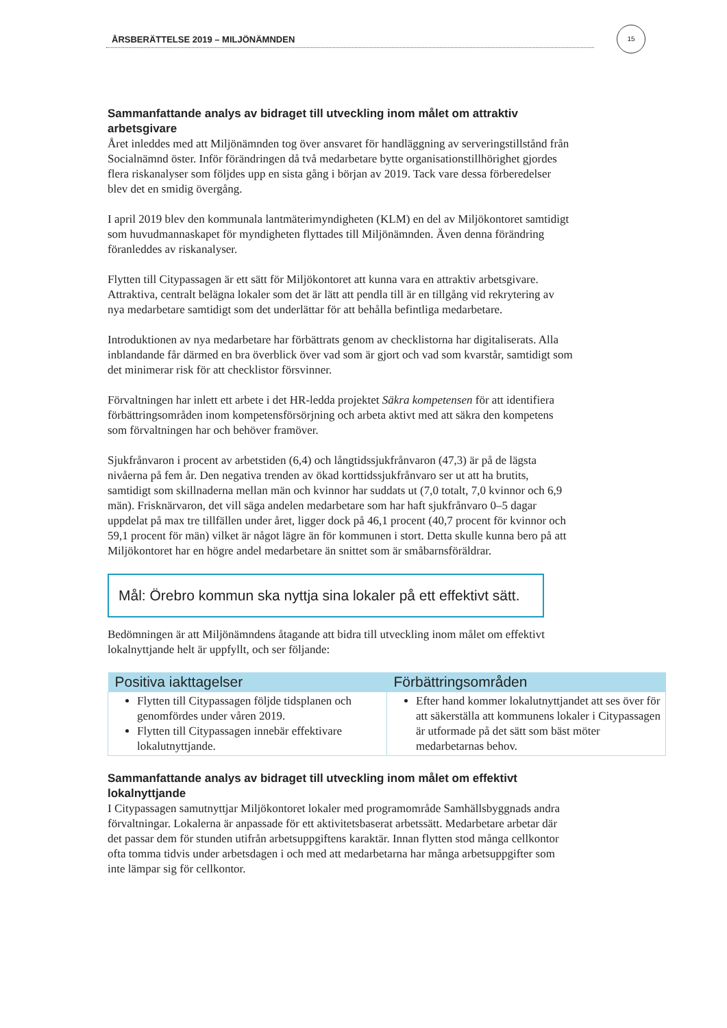ÅRSBERÄTTELSE 2019 – MILJÖNÄMNDEN
15
Sammanfattande analys av bidraget till utveckling inom målet om attraktiv arbetsgivare
Året inleddes med att Miljönämnden tog över ansvaret för handläggning av serveringstillstånd från Socialnämnd öster. Inför förändringen då två medarbetare bytte organisationstillhörighet gjordes flera riskanalyser som följdes upp en sista gång i början av 2019. Tack vare dessa förberedelser blev det en smidig övergång.
I april 2019 blev den kommunala lantmäterimyndigheten (KLM) en del av Miljökontoret samtidigt som huvudmannaskapet för myndigheten flyttades till Miljönämnden. Även denna förändring föranleddes av riskanalyser.
Flytten till Citypassagen är ett sätt för Miljökontoret att kunna vara en attraktiv arbetsgivare. Attraktiva, centralt belägna lokaler som det är lätt att pendla till är en tillgång vid rekrytering av nya medarbetare samtidigt som det underlättar för att behålla befintliga medarbetare.
Introduktionen av nya medarbetare har förbättrats genom av checklistorna har digitaliserats. Alla inblandande får därmed en bra överblick över vad som är gjort och vad som kvarstår, samtidigt som det minimerar risk för att checklistor försvinner.
Förvaltningen har inlett ett arbete i det HR-ledda projektet Säkra kompetensen för att identifiera förbättringsområden inom kompetensförsörjning och arbeta aktivt med att säkra den kompetens som förvaltningen har och behöver framöver.
Sjukfrånvaron i procent av arbetstiden (6,4) och långtidssjukfrånvaron (47,3) är på de lägsta nivåerna på fem år. Den negativa trenden av ökad korttidssjukfrånvaro ser ut att ha brutits, samtidigt som skillnaderna mellan män och kvinnor har suddats ut (7,0 totalt, 7,0 kvinnor och 6,9 män). Frisknärvaron, det vill säga andelen medarbetare som har haft sjukfrånvaro 0–5 dagar uppdelat på max tre tillfällen under året, ligger dock på 46,1 procent (40,7 procent för kvinnor och 59,1 procent för män) vilket är något lägre än för kommunen i stort. Detta skulle kunna bero på att Miljökontoret har en högre andel medarbetare än snittet som är småbarnsföräldrar.
Mål: Örebro kommun ska nyttja sina lokaler på ett effektivt sätt.
Bedömningen är att Miljönämndens åtagande att bidra till utveckling inom målet om effektivt lokalnyttjande helt är uppfyllt, och ser följande:
| Positiva iakttagelser | Förbättringsområden |
| --- | --- |
| Flytten till Citypassagen följde tidsplanen och genomfördes under våren 2019. Flytten till Citypassagen innebär effektivare lokalutnyttjande. | Efter hand kommer lokalutnyttjandet att ses över för att säkerställa att kommunens lokaler i Citypassagen är utformade på det sätt som bäst möter medarbetarnas behov. |
Sammanfattande analys av bidraget till utveckling inom målet om effektivt lokalnyttjande
I Citypassagen samutnyttjar Miljökontoret lokaler med programområde Samhällsbyggnads andra förvaltningar. Lokalerna är anpassade för ett aktivitetsbaserat arbetssätt. Medarbetare arbetar där det passar dem för stunden utifrån arbetsuppgiftens karaktär. Innan flytten stod många cellkontor ofta tomma tidvis under arbetsdagen i och med att medarbetarna har många arbetsuppgifter som inte lämpar sig för cellkontor.